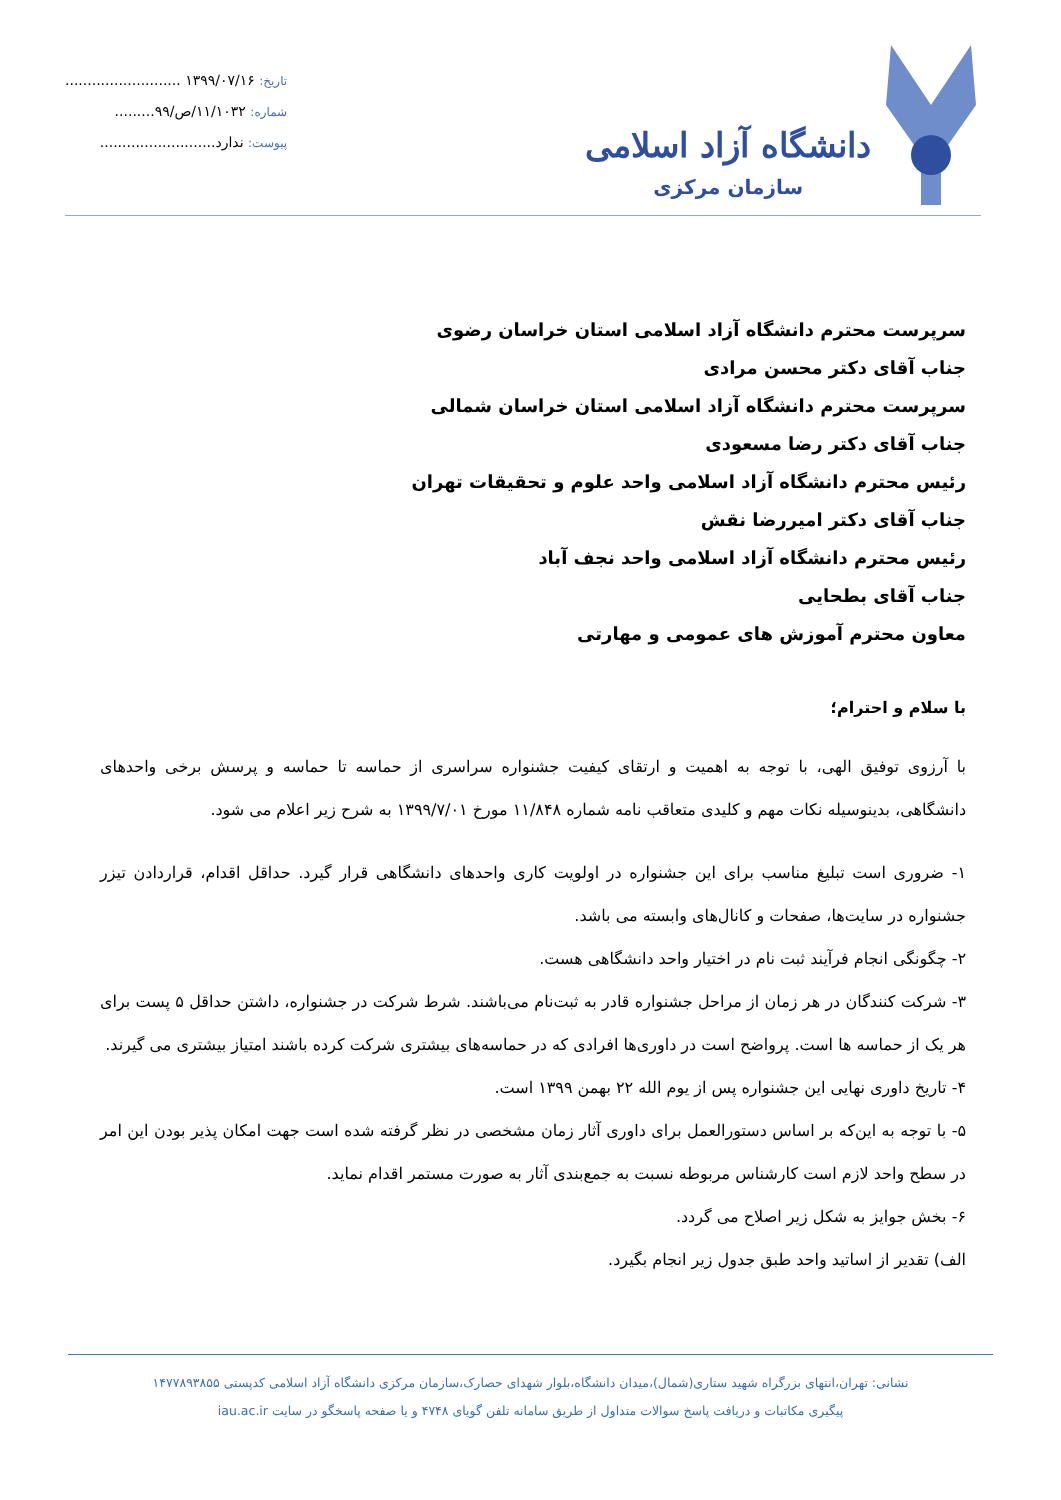دانشگاه آزاد اسلامی
سازمان مرکزی
تاریخ: ۱۳۹۹/۰۷/۱۶ ..........................
شماره: ۱۱/۱۰۳۲/ص/۹۹.........
پیوست: ندارد..........................
سرپرست محترم دانشگاه آزاد اسلامی استان خراسان رضوی
جناب آقای دکتر محسن مرادی
سرپرست محترم دانشگاه آزاد اسلامی استان خراسان شمالی
جناب آقای دکتر رضا مسعودی
رئیس محترم دانشگاه آزاد اسلامی واحد علوم و تحقیقات تهران
جناب آقای دکتر امیررضا نقش
رئیس محترم دانشگاه آزاد اسلامی واحد نجف آباد
جناب آقای بطحایی
معاون محترم آموزش های عمومی و مهارتی
با سلام و احترام؛
با آرزوی توفیق الهی، با توجه به اهمیت و ارتقای کیفیت جشنواره سراسری از حماسه تا حماسه و پرسش برخی واحدهای دانشگاهی، بدینوسیله نکات مهم و کلیدی متعاقب نامه شماره ۱۱/۸۴۸ مورخ ۱۳۹۹/۷/۰۱ به شرح زیر اعلام می شود.
۱- ضروری است تبلیغ مناسب برای این جشنواره در اولویت کاری واحدهای دانشگاهی قرار گیرد. حداقل اقدام، قراردادن تیزر جشنواره در سایت‌ها، صفحات و کانال‌های وابسته می باشد.
۲- چگونگی انجام فرآیند ثبت نام در اختیار واحد دانشگاهی هست.
۳- شرکت کنندگان در هر زمان از مراحل جشنواره قادر به ثبت‌نام می‌باشند. شرط شرکت در جشنواره، داشتن حداقل ۵ پست برای هر یک از حماسه ها است. پرواضح است در داوری‌ها افرادی که در حماسه‌های بیشتری شرکت کرده باشند امتیاز بیشتری می گیرند.
۴- تاریخ داوری نهایی این جشنواره پس از یوم الله ۲۲ بهمن ۱۳۹۹ است.
۵- با توجه به این‌که بر اساس دستورالعمل برای داوری آثار زمان مشخصی در نظر گرفته شده است جهت امکان پذیر بودن این امر در سطح واحد لازم است کارشناس مربوطه نسبت به جمع‌بندی آثار به صورت مستمر اقدام نماید.
۶- بخش جوایز به شکل زیر اصلاح می گردد.
الف) تقدیر از اساتید واحد طبق جدول زیر انجام بگیرد.
نشانی: تهران،انتهای بزرگراه شهید ستاری(شمال)،میدان دانشگاه،بلوار شهدای حصارک،سازمان مرکزی دانشگاه آزاد اسلامی کدپستی ۱۴۷۷۸۹۳۸۵۵
پیگیری مکاتبات و دریافت پاسخ سوالات متداول از طریق سامانه تلفن گویای ۴۷۴۸ و یا صفحه پاسخگو در سایت iau.ac.ir